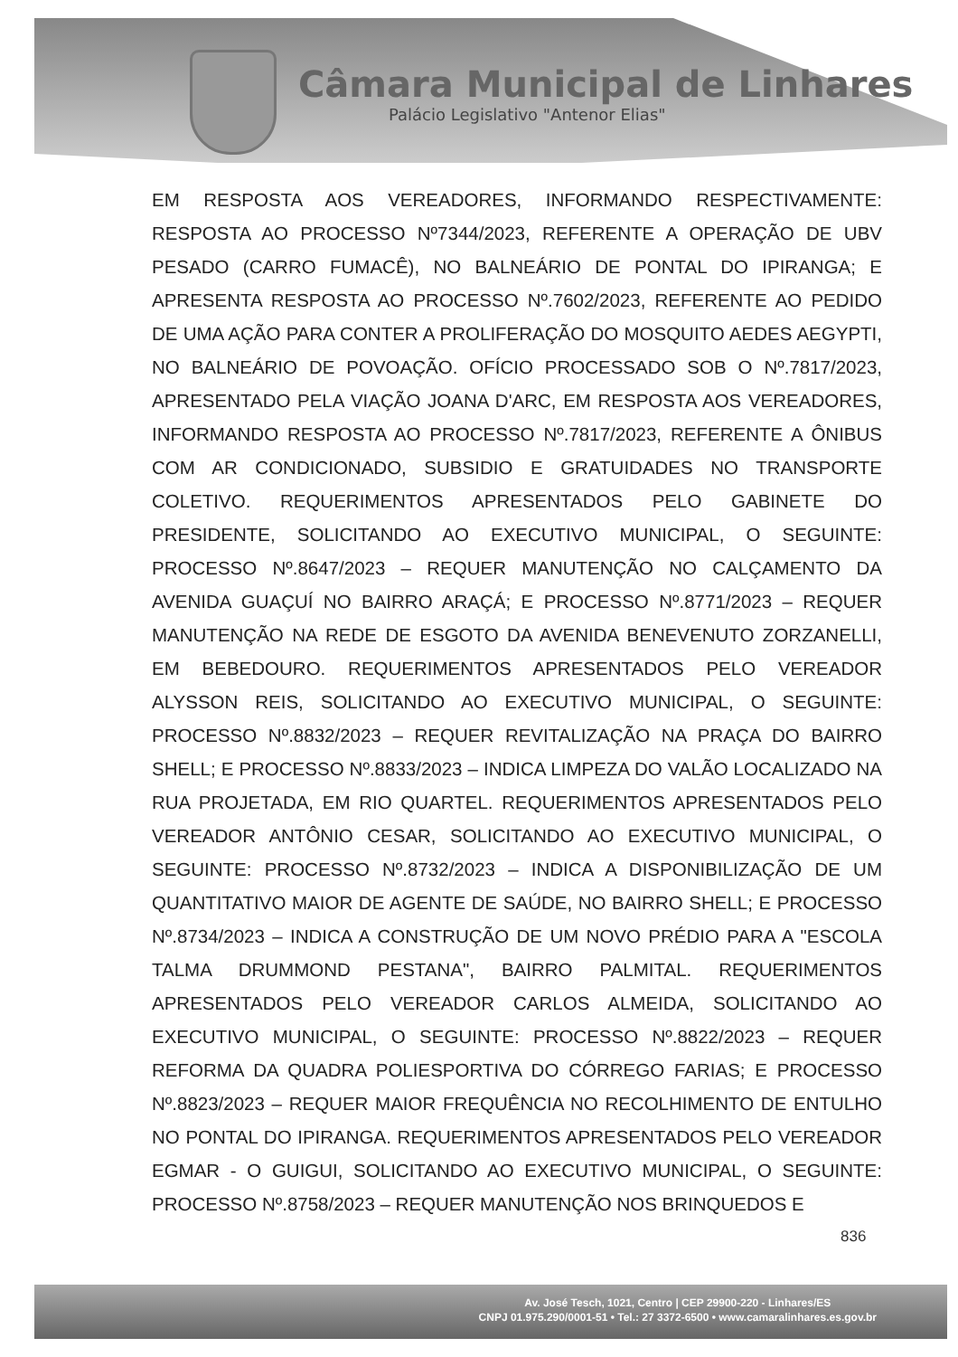Câmara Municipal de Linhares
Palácio Legislativo "Antenor Elias"
EM RESPOSTA AOS VEREADORES, INFORMANDO RESPECTIVAMENTE: RESPOSTA AO PROCESSO Nº7344/2023, REFERENTE A OPERAÇÃO DE UBV PESADO (CARRO FUMACÊ), NO BALNEÁRIO DE PONTAL DO IPIRANGA; E APRESENTA RESPOSTA AO PROCESSO Nº.7602/2023, REFERENTE AO PEDIDO DE UMA AÇÃO PARA CONTER A PROLIFERAÇÃO DO MOSQUITO AEDES AEGYPTI, NO BALNEÁRIO DE POVOAÇÃO. OFÍCIO PROCESSADO SOB O Nº.7817/2023, APRESENTADO PELA VIAÇÃO JOANA D'ARC, EM RESPOSTA AOS VEREADORES, INFORMANDO RESPOSTA AO PROCESSO Nº.7817/2023, REFERENTE A ÔNIBUS COM AR CONDICIONADO, SUBSIDIO E GRATUIDADES NO TRANSPORTE COLETIVO. REQUERIMENTOS APRESENTADOS PELO GABINETE DO PRESIDENTE, SOLICITANDO AO EXECUTIVO MUNICIPAL, O SEGUINTE: PROCESSO Nº.8647/2023 – REQUER MANUTENÇÃO NO CALÇAMENTO DA AVENIDA GUAÇUÍ NO BAIRRO ARAÇÁ; E PROCESSO Nº.8771/2023 – REQUER MANUTENÇÃO NA REDE DE ESGOTO DA AVENIDA BENEVENUTO ZORZANELLI, EM BEBEDOURO. REQUERIMENTOS APRESENTADOS PELO VEREADOR ALYSSON REIS, SOLICITANDO AO EXECUTIVO MUNICIPAL, O SEGUINTE: PROCESSO Nº.8832/2023 – REQUER REVITALIZAÇÃO NA PRAÇA DO BAIRRO SHELL; E PROCESSO Nº.8833/2023 – INDICA LIMPEZA DO VALÃO LOCALIZADO NA RUA PROJETADA, EM RIO QUARTEL. REQUERIMENTOS APRESENTADOS PELO VEREADOR ANTÔNIO CESAR, SOLICITANDO AO EXECUTIVO MUNICIPAL, O SEGUINTE: PROCESSO Nº.8732/2023 – INDICA A DISPONIBILIZAÇÃO DE UM QUANTITATIVO MAIOR DE AGENTE DE SAÚDE, NO BAIRRO SHELL; E PROCESSO Nº.8734/2023 – INDICA A CONSTRUÇÃO DE UM NOVO PRÉDIO PARA A "ESCOLA TALMA DRUMMOND PESTANA", BAIRRO PALMITAL. REQUERIMENTOS APRESENTADOS PELO VEREADOR CARLOS ALMEIDA, SOLICITANDO AO EXECUTIVO MUNICIPAL, O SEGUINTE: PROCESSO Nº.8822/2023 – REQUER REFORMA DA QUADRA POLIESPORTIVA DO CÓRREGO FARIAS; E PROCESSO Nº.8823/2023 – REQUER MAIOR FREQUÊNCIA NO RECOLHIMENTO DE ENTULHO NO PONTAL DO IPIRANGA. REQUERIMENTOS APRESENTADOS PELO VEREADOR EGMAR - O GUIGUI, SOLICITANDO AO EXECUTIVO MUNICIPAL, O SEGUINTE: PROCESSO Nº.8758/2023 – REQUER MANUTENÇÃO NOS BRINQUEDOS E
836
Av. José Tesch, 1021, Centro | CEP 29900-220 - Linhares/ES
CNPJ 01.975.290/0001-51 • Tel.: 27 3372-6500 • www.camaralinhares.es.gov.br